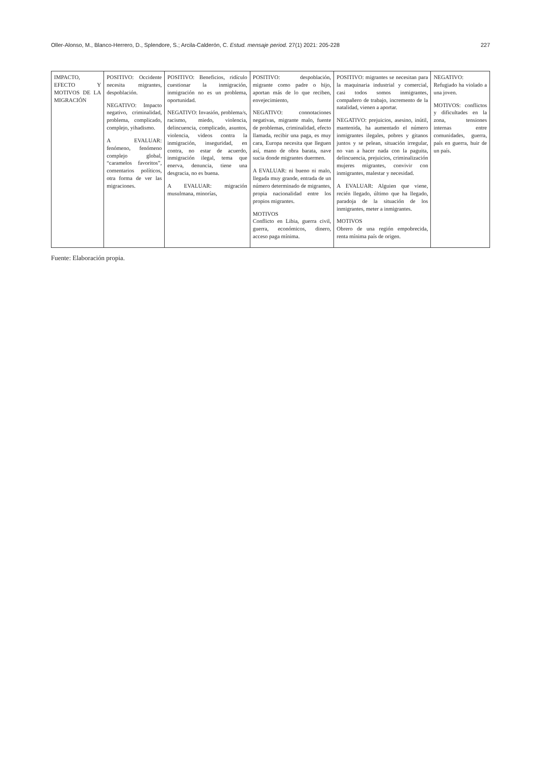Oller-Alonso, M., Blanco-Herrero, D., Splendore, S.; Arcila-Calderón, C. Estud. mensaje period. 27(1) 2021: 205-228 227
| IMPACTO, EFECTO Y MOTIVOS DE LA MIGRACIÓN | POSITIVO: Occidente necesita migrantes, despoblación. NEGATIVO: Impacto negativo, criminalidad, problema, complicado, complejo, yihadismo. A EVALUAR: fenómeno, fenómeno complejo global, “caramelos favoritos”, comentarios políticos, otra forma de ver las migraciones. | POSITIVO: Beneficios, ridículo cuestionar la inmigración, inmigración no es un problema, oportunidad. NEGATIVO: Invasión, problema/s, racismo, miedo, violencia, delincuencia, complicado, asuntos, violencia, videos contra la inmigración, inseguridad, en contra, no estar de acuerdo, inmigración ilegal, tema que enerva, denuncia, tiene una desgracia, no es buena. A EVALUAR: migración musulmana, minorías, | POSITIVO: despoblación, migrante como padre o hijo, aportan más de lo que reciben, envejecimiento, NEGATIVO: connotaciones negativas, migrante malo, fuente de problemas, criminalidad, efecto llamada, recibir una paga, es muy cara, Europa necesita que lleguen así, mano de obra barata, nave sucia donde migrantes duermen. A EVALUAR: ni bueno ni malo, llegada muy grande, entrada de un número determinado de migrantes, propia nacionalidad entre los propios migrantes. MOTIVOS Conflicto en Libia, guerra civil, guerra, económicos, dinero, acceso paga mínima. | POSITIVO: migrantes se necesitan para la maquinaria industrial y comercial, casi todos somos inmigrantes, compañero de trabajo, incremento de la natalidad, vienen a aportar. NEGATIVO: prejuicios, asesino, inútil, mantenida, ha aumentado el número inmigrantes ilegales, pobres y gitanos juntos y se pelean, situación irregular, no van a hacer nada con la paguita, delincuencia, prejuicios, criminalización mujeres migrantes, convivir con inmigrantes, malestar y necesidad. A EVALUAR: Alguien que viene, recién llegado, último que ha llegado, paradoja de la situación de los inmigrantes, meter a inmigrantes. MOTIVOS Obrero de una región empobrecida, renta mínima país de origen. | NEGATIVO: Refugiado ha violado a una joven. MOTIVOS: conflictos y dificultades en la zona, tensiones internas entre comunidades, guerra, país en guerra, huir de un país. |
Fuente: Elaboración propia.